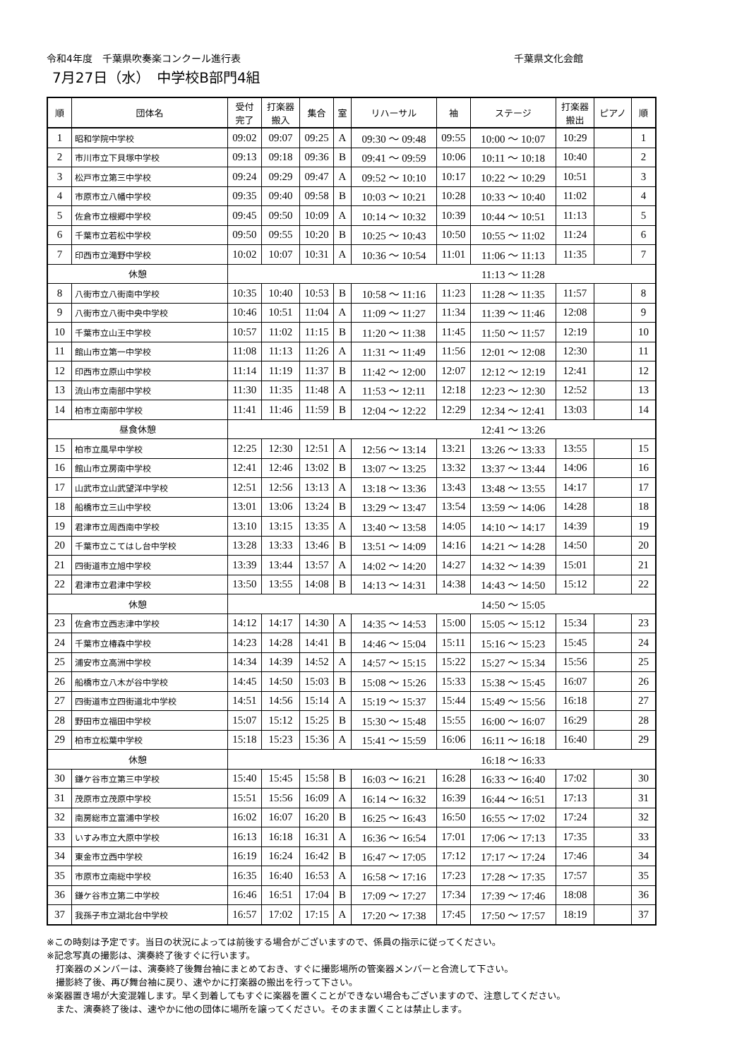令和4年度　千葉県吹奏楽コンクール進行表 千葉県文化会館
7月27日（水）　中学校B部門4組
| 順 | 団体名 | 受付 完了 | 打楽器 搬入 | 集合 | 室 | リハーサル | 袖 | ステージ | 打楽器 搬出 | ピアノ | 順 |
| --- | --- | --- | --- | --- | --- | --- | --- | --- | --- | --- | --- |
| 1 | 昭和学院中学校 | 09:02 | 09:07 | 09:25 | A | 09:30 ～ 09:48 | 09:55 | 10:00 ～ 10:07 | 10:29 | | 1 |
| 2 | 市川市立下貝塚中学校 | 09:13 | 09:18 | 09:36 | B | 09:41 ～ 09:59 | 10:06 | 10:11 ～ 10:18 | 10:40 | | 2 |
| 3 | 松戸市立第三中学校 | 09:24 | 09:29 | 09:47 | A | 09:52 ～ 10:10 | 10:17 | 10:22 ～ 10:29 | 10:51 | | 3 |
| 4 | 市原市立八幡中学校 | 09:35 | 09:40 | 09:58 | B | 10:03 ～ 10:21 | 10:28 | 10:33 ～ 10:40 | 11:02 | | 4 |
| 5 | 佐倉市立根郷中学校 | 09:45 | 09:50 | 10:09 | A | 10:14 ～ 10:32 | 10:39 | 10:44 ～ 10:51 | 11:13 | | 5 |
| 6 | 千葉市立若松中学校 | 09:50 | 09:55 | 10:20 | B | 10:25 ～ 10:43 | 10:50 | 10:55 ～ 11:02 | 11:24 | | 6 |
| 7 | 印西市立滝野中学校 | 10:02 | 10:07 | 10:31 | A | 10:36 ～ 10:54 | 11:01 | 11:06 ～ 11:13 | 11:35 | | 7 |
| 休憩 | | | | | | | | 11:13 ～ 11:28 | | | |
| 8 | 八街市立八街南中学校 | 10:35 | 10:40 | 10:53 | B | 10:58 ～ 11:16 | 11:23 | 11:28 ～ 11:35 | 11:57 | | 8 |
| 9 | 八街市立八街中央中学校 | 10:46 | 10:51 | 11:04 | A | 11:09 ～ 11:27 | 11:34 | 11:39 ～ 11:46 | 12:08 | | 9 |
| 10 | 千葉市立山王中学校 | 10:57 | 11:02 | 11:15 | B | 11:20 ～ 11:38 | 11:45 | 11:50 ～ 11:57 | 12:19 | | 10 |
| 11 | 館山市立第一中学校 | 11:08 | 11:13 | 11:26 | A | 11:31 ～ 11:49 | 11:56 | 12:01 ～ 12:08 | 12:30 | | 11 |
| 12 | 印西市立原山中学校 | 11:14 | 11:19 | 11:37 | B | 11:42 ～ 12:00 | 12:07 | 12:12 ～ 12:19 | 12:41 | | 12 |
| 13 | 流山市立南部中学校 | 11:30 | 11:35 | 11:48 | A | 11:53 ～ 12:11 | 12:18 | 12:23 ～ 12:30 | 12:52 | | 13 |
| 14 | 柏市立南部中学校 | 11:41 | 11:46 | 11:59 | B | 12:04 ～ 12:22 | 12:29 | 12:34 ～ 12:41 | 13:03 | | 14 |
| 昼食休憩 | | | | | | | | 12:41 ～ 13:26 | | | |
| 15 | 柏市立風早中学校 | 12:25 | 12:30 | 12:51 | A | 12:56 ～ 13:14 | 13:21 | 13:26 ～ 13:33 | 13:55 | | 15 |
| 16 | 館山市立房南中学校 | 12:41 | 12:46 | 13:02 | B | 13:07 ～ 13:25 | 13:32 | 13:37 ～ 13:44 | 14:06 | | 16 |
| 17 | 山武市立山武望洋中学校 | 12:51 | 12:56 | 13:13 | A | 13:18 ～ 13:36 | 13:43 | 13:48 ～ 13:55 | 14:17 | | 17 |
| 18 | 船橋市立三山中学校 | 13:01 | 13:06 | 13:24 | B | 13:29 ～ 13:47 | 13:54 | 13:59 ～ 14:06 | 14:28 | | 18 |
| 19 | 君津市立周西南中学校 | 13:10 | 13:15 | 13:35 | A | 13:40 ～ 13:58 | 14:05 | 14:10 ～ 14:17 | 14:39 | | 19 |
| 20 | 千葉市立こてはし台中学校 | 13:28 | 13:33 | 13:46 | B | 13:51 ～ 14:09 | 14:16 | 14:21 ～ 14:28 | 14:50 | | 20 |
| 21 | 四街道市立旭中学校 | 13:39 | 13:44 | 13:57 | A | 14:02 ～ 14:20 | 14:27 | 14:32 ～ 14:39 | 15:01 | | 21 |
| 22 | 君津市立君津中学校 | 13:50 | 13:55 | 14:08 | B | 14:13 ～ 14:31 | 14:38 | 14:43 ～ 14:50 | 15:12 | | 22 |
| 休憩 | | | | | | | | 14:50 ～ 15:05 | | | |
| 23 | 佐倉市立西志津中学校 | 14:12 | 14:17 | 14:30 | A | 14:35 ～ 14:53 | 15:00 | 15:05 ～ 15:12 | 15:34 | | 23 |
| 24 | 千葉市立椿森中学校 | 14:23 | 14:28 | 14:41 | B | 14:46 ～ 15:04 | 15:11 | 15:16 ～ 15:23 | 15:45 | | 24 |
| 25 | 浦安市立高洲中学校 | 14:34 | 14:39 | 14:52 | A | 14:57 ～ 15:15 | 15:22 | 15:27 ～ 15:34 | 15:56 | | 25 |
| 26 | 船橋市立八木が谷中学校 | 14:45 | 14:50 | 15:03 | B | 15:08 ～ 15:26 | 15:33 | 15:38 ～ 15:45 | 16:07 | | 26 |
| 27 | 四街道市立四街道北中学校 | 14:51 | 14:56 | 15:14 | A | 15:19 ～ 15:37 | 15:44 | 15:49 ～ 15:56 | 16:18 | | 27 |
| 28 | 野田市立福田中学校 | 15:07 | 15:12 | 15:25 | B | 15:30 ～ 15:48 | 15:55 | 16:00 ～ 16:07 | 16:29 | | 28 |
| 29 | 柏市立松葉中学校 | 15:18 | 15:23 | 15:36 | A | 15:41 ～ 15:59 | 16:06 | 16:11 ～ 16:18 | 16:40 | | 29 |
| 休憩 | | | | | | | | 16:18 ～ 16:33 | | | |
| 30 | 鎌ケ谷市立第三中学校 | 15:40 | 15:45 | 15:58 | B | 16:03 ～ 16:21 | 16:28 | 16:33 ～ 16:40 | 17:02 | | 30 |
| 31 | 茂原市立茂原中学校 | 15:51 | 15:56 | 16:09 | A | 16:14 ～ 16:32 | 16:39 | 16:44 ～ 16:51 | 17:13 | | 31 |
| 32 | 南房総市立富浦中学校 | 16:02 | 16:07 | 16:20 | B | 16:25 ～ 16:43 | 16:50 | 16:55 ～ 17:02 | 17:24 | | 32 |
| 33 | いすみ市立大原中学校 | 16:13 | 16:18 | 16:31 | A | 16:36 ～ 16:54 | 17:01 | 17:06 ～ 17:13 | 17:35 | | 33 |
| 34 | 東金市立西中学校 | 16:19 | 16:24 | 16:42 | B | 16:47 ～ 17:05 | 17:12 | 17:17 ～ 17:24 | 17:46 | | 34 |
| 35 | 市原市立南総中学校 | 16:35 | 16:40 | 16:53 | A | 16:58 ～ 17:16 | 17:23 | 17:28 ～ 17:35 | 17:57 | | 35 |
| 36 | 鎌ケ谷市立第二中学校 | 16:46 | 16:51 | 17:04 | B | 17:09 ～ 17:27 | 17:34 | 17:39 ～ 17:46 | 18:08 | | 36 |
| 37 | 我孫子市立湖北台中学校 | 16:57 | 17:02 | 17:15 | A | 17:20 ～ 17:38 | 17:45 | 17:50 ～ 17:57 | 18:19 | | 37 |
※この時刻は予定です。当日の状況によっては前後する場合がございますので、係員の指示に従ってください。
※記念写真の撮影は、演奏終了後すぐに行います。
　打楽器のメンバーは、演奏終了後舞台袖にまとめておき、すぐに撮影場所の管楽器メンバーと合流して下さい。
　撮影終了後、再び舞台袖に戻り、速やかに打楽器の搬出を行って下さい。
※楽器置き場が大変混雑します。早く到着してもすぐに楽器を置くことができない場合もございますので、注意してください。
　また、演奏終了後は、速やかに他の団体に場所を譲ってください。そのまま置くことは禁止します。